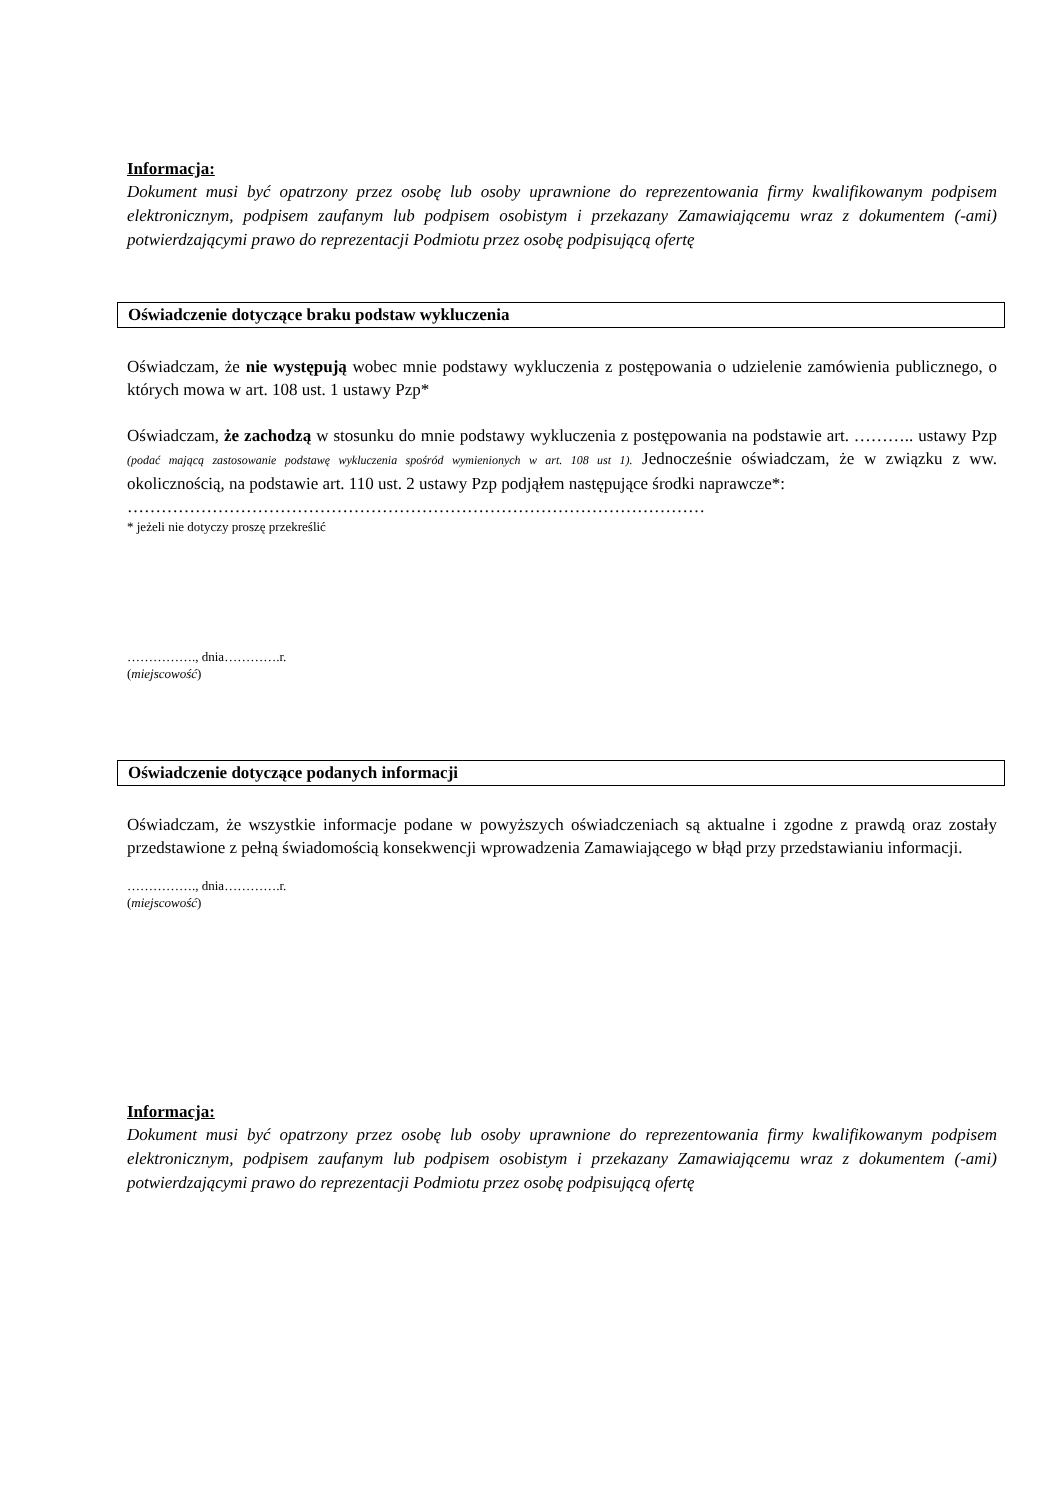Informacja:
Dokument musi być opatrzony przez osobę lub osoby uprawnione do reprezentowania firmy kwalifikowanym podpisem elektronicznym, podpisem zaufanym lub podpisem osobistym i przekazany Zamawiającemu wraz z dokumentem (-ami) potwierdzającymi prawo do reprezentacji Podmiotu przez osobę podpisującą ofertę
Oświadczenie dotyczące braku podstaw wykluczenia
Oświadczam, że nie występują wobec mnie podstawy wykluczenia z postępowania o udzielenie zamówienia publicznego, o których mowa w art. 108 ust. 1 ustawy Pzp*
Oświadczam, że zachodzą w stosunku do mnie podstawy wykluczenia z postępowania na podstawie art. ……….. ustawy Pzp (podać mającą zastosowanie podstawę wykluczenia spośród wymienionych w art. 108 ust 1). Jednocześnie oświadczam, że w związku z ww. okolicznością, na podstawie art. 110 ust. 2 ustawy Pzp podjąłem następujące środki naprawcze*:
…………………………………………………………………………………………
* jeżeli nie dotyczy proszę przekreślić
……………., dnia………….r.
(miejscowość)
Oświadczenie dotyczące podanych informacji
Oświadczam, że wszystkie informacje podane w powyższych oświadczeniach są aktualne i zgodne z prawdą oraz zostały przedstawione z pełną świadomością konsekwencji wprowadzenia Zamawiającego w błąd przy przedstawianiu informacji.
……………., dnia………….r.
(miejscowość)
Informacja:
Dokument musi być opatrzony przez osobę lub osoby uprawnione do reprezentowania firmy kwalifikowanym podpisem elektronicznym, podpisem zaufanym lub podpisem osobistym i przekazany Zamawiającemu wraz z dokumentem (-ami) potwierdzającymi prawo do reprezentacji Podmiotu przez osobę podpisującą ofertę